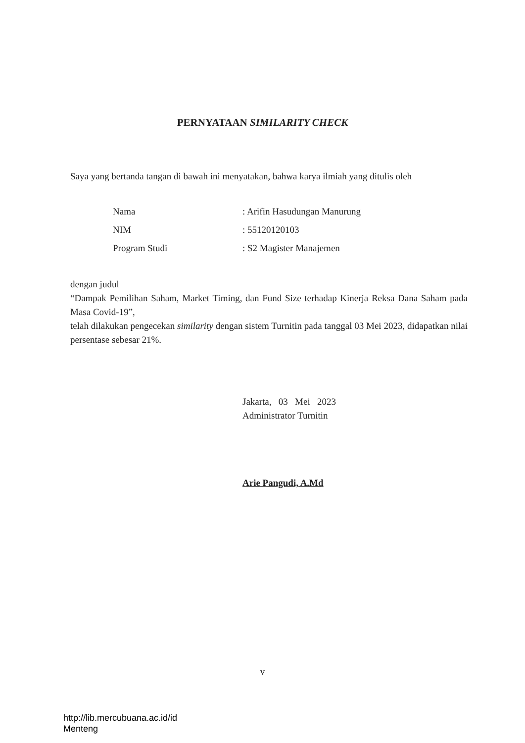PERNYATAAN SIMILARITY CHECK
Saya yang bertanda tangan di bawah ini menyatakan, bahwa karya ilmiah yang ditulis oleh
| Nama | : Arifin Hasudungan Manurung |
| NIM | : 55120120103 |
| Program Studi | : S2 Magister Manajemen |
dengan judul
“Dampak Pemilihan Saham, Market Timing, dan Fund Size terhadap Kinerja Reksa Dana Saham pada Masa Covid-19”,
telah dilakukan pengecekan similarity dengan sistem Turnitin pada tanggal 03 Mei 2023, didapatkan nilai persentase sebesar 21%.
Jakarta, 03 Mei 2023
Administrator Turnitin
Arie Pangudi, A.Md
v
http://lib.mercubuana.ac.id/id
Menteng